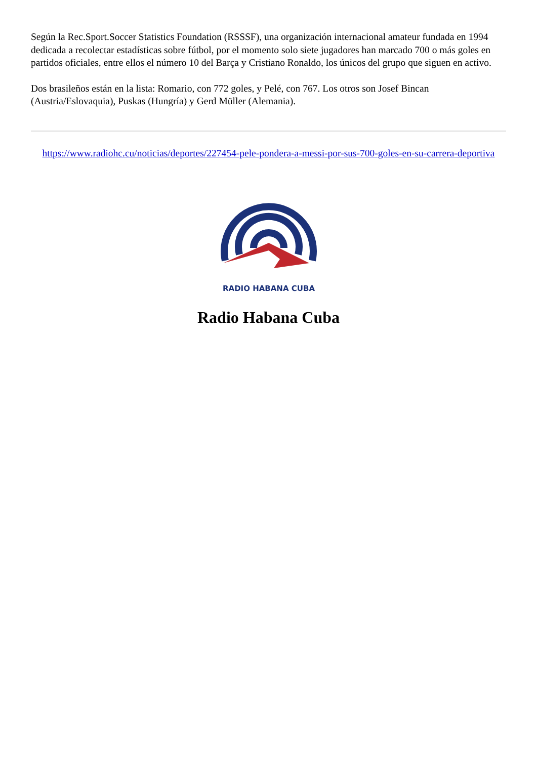Según la Rec.Sport.Soccer Statistics Foundation (RSSSF), una organización internacional amateur fundada en 1994 dedicada a recolectar estadísticas sobre fútbol, por el momento solo siete jugadores han marcado 700 o más goles en partidos oficiales, entre ellos el número 10 del Barça y Cristiano Ronaldo, los únicos del grupo que siguen en activo.
Dos brasileños están en la lista: Romario, con 772 goles, y Pelé, con 767. Los otros son Josef Bincan (Austria/Eslovaquia), Puskas (Hungría) y Gerd Müller (Alemania).
https://www.radiohc.cu/noticias/deportes/227454-pele-pondera-a-messi-por-sus-700-goles-en-su-carrera-deportiva
RADIO HABANA CUBA
Radio Habana Cuba